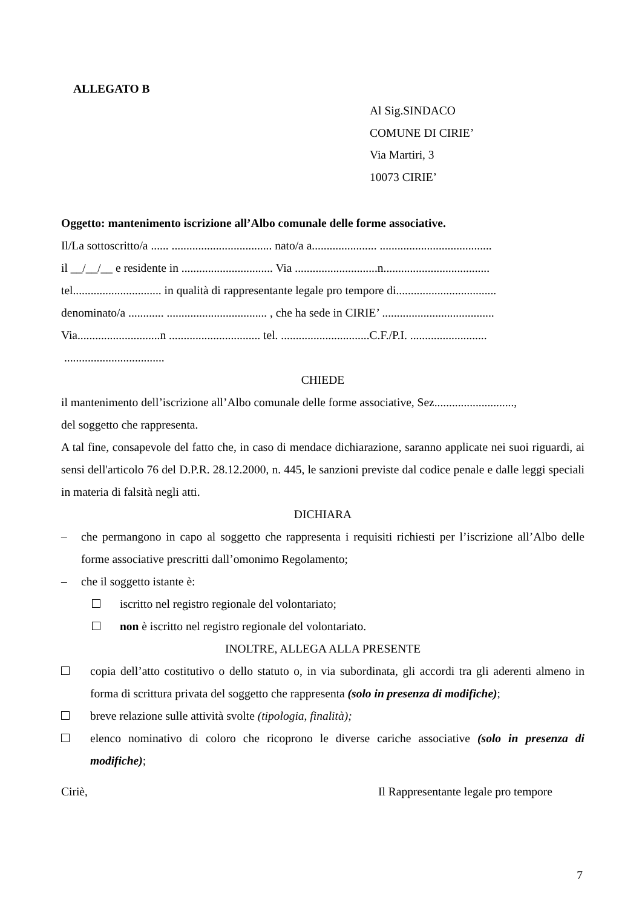ALLEGATO B
Al Sig.SINDACO
COMUNE DI CIRIE’
Via Martiri, 3
10073 CIRIE’
Oggetto: mantenimento iscrizione all’Albo comunale delle forme associative.
Il/La sottoscritto/a ...... .................................. nato/a a...................... ......................................
il __/__/__ e residente in ............................... Via ............................n....................................
tel.............................. in qualità di rappresentante legale pro tempore di..................................
denominato/a ............ .................................. , che ha sede in CIRIE’ ......................................
Via............................n ............................... tel. ..............................C.F./P.I. ..........................
..................................
CHIEDE
il mantenimento dell’iscrizione all’Albo comunale delle forme associative, Sez...........................,
del soggetto che rappresenta.
A tal fine, consapevole del fatto che, in caso di mendace dichiarazione, saranno applicate nei suoi riguardi, ai sensi dell'articolo 76 del D.P.R. 28.12.2000, n. 445, le sanzioni previste dal codice penale e dalle leggi speciali in materia di falsità negli atti.
DICHIARA
– che permangono in capo al soggetto che rappresenta i requisiti richiesti per l’iscrizione all’Albo delle forme associative prescritti dall’omonimo Regolamento;
– che il soggetto istante è:
iscritto nel registro regionale del volontariato;
non è iscritto nel registro regionale del volontariato.
INOLTRE, ALLEGA ALLA PRESENTE
copia dell’atto costitutivo o dello statuto o, in via subordinata, gli accordi tra gli aderenti almeno in forma di scrittura privata del soggetto che rappresenta (solo in presenza di modifiche);
breve relazione sulle attività svolte (tipologia, finalità);
elenco nominativo di coloro che ricoprono le diverse cariche associative (solo in presenza di modifiche);
Ciriè, Il Rappresentante legale pro tempore
7